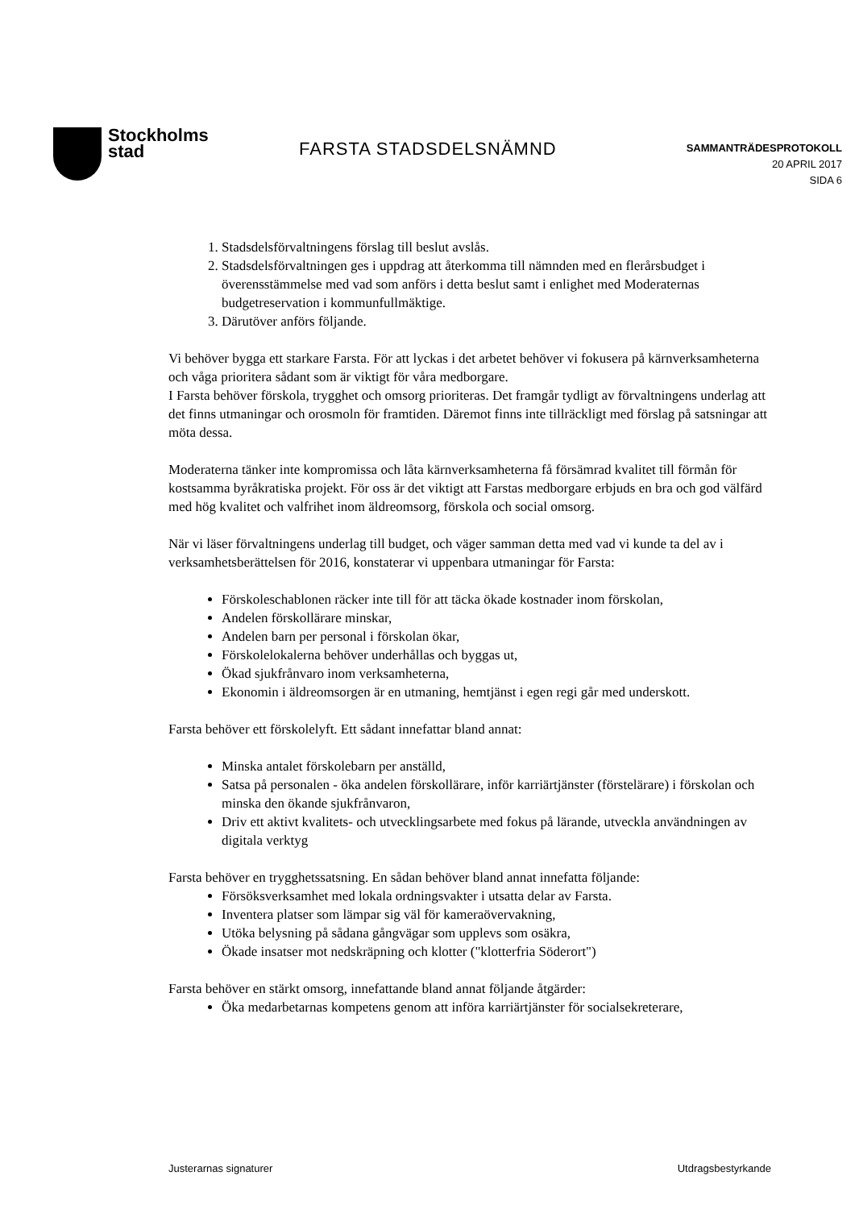Stockholms
stad
FARSTA STADSDELSNÄMND
SAMMANTRÄDESPROTOKOLL
20 APRIL 2017
SIDA 6
1. Stadsdelsförvaltningens förslag till beslut avslås.
2. Stadsdelsförvaltningen ges i uppdrag att återkomma till nämnden med en flerårsbudget i överensstämmelse med vad som anförs i detta beslut samt i enlighet med Moderaternas budgetreservation i kommunfullmäktige.
3. Därutöver anförs följande.
Vi behöver bygga ett starkare Farsta. För att lyckas i det arbetet behöver vi fokusera på kärnverksamheterna och våga prioritera sådant som är viktigt för våra medborgare.
I Farsta behöver förskola, trygghet och omsorg prioriteras. Det framgår tydligt av förvaltningens underlag att det finns utmaningar och orosmoln för framtiden. Däremot finns inte tillräckligt med förslag på satsningar att möta dessa.
Moderaterna tänker inte kompromissa och låta kärnverksamheterna få försämrad kvalitet till förmån för kostsamma byråkratiska projekt. För oss är det viktigt att Farstas medborgare erbjuds en bra och god välfärd med hög kvalitet och valfrihet inom äldreomsorg, förskola och social omsorg.
När vi läser förvaltningens underlag till budget, och väger samman detta med vad vi kunde ta del av i verksamhetsberättelsen för 2016, konstaterar vi uppenbara utmaningar för Farsta:
Förskoleschablonen räcker inte till för att täcka ökade kostnader inom förskolan,
Andelen förskollärare minskar,
Andelen barn per personal i förskolan ökar,
Förskolelokalerna behöver underhållas och byggas ut,
Ökad sjukfrånvaro inom verksamheterna,
Ekonomin i äldreomsorgen är en utmaning, hemtjänst i egen regi går med underskott.
Farsta behöver ett förskolelyft. Ett sådant innefattar bland annat:
Minska antalet förskolebarn per anställd,
Satsa på personalen - öka andelen förskollärare, inför karriärtjänster (förstelärare) i förskolan och minska den ökande sjukfrånvaron,
Driv ett aktivt kvalitets- och utvecklingsarbete med fokus på lärande, utveckla användningen av digitala verktyg
Farsta behöver en trygghetssatsning. En sådan behöver bland annat innefatta följande:
Försöksverksamhet med lokala ordningsvakter i utsatta delar av Farsta.
Inventera platser som lämpar sig väl för kameraövervakning,
Utöka belysning på sådana gångvägar som upplevs som osäkra,
Ökade insatser mot nedskräpning och klotter ("klotterfria Söderort")
Farsta behöver en stärkt omsorg, innefattande bland annat följande åtgärder:
Öka medarbetarnas kompetens genom att införa karriärtjänster för socialsekreterare,
Justerarnas signaturer Utdragsbestyrkande